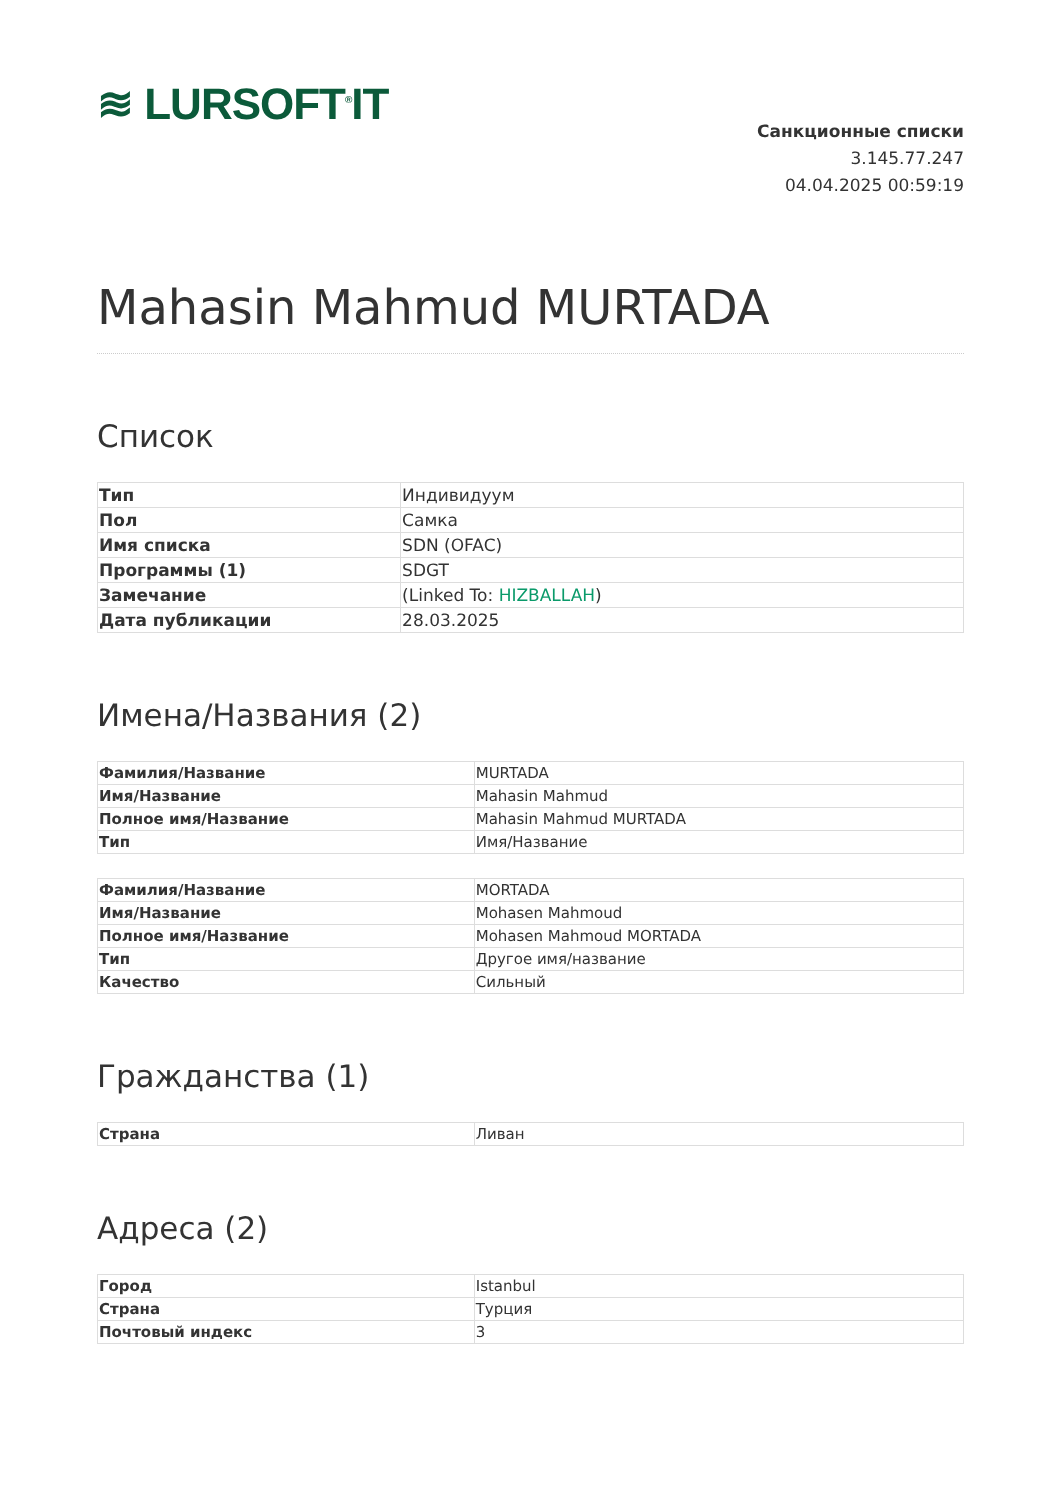≋ LURSOFT<sup>®</sup>IT
Санкционные списки
3.145.77.247
04.04.2025 00:59:19
Mahasin Mahmud MURTADA
Список
| Тип | Индивидуум |
| Пол | Самка |
| Имя списка | SDN (OFAC) |
| Программы (1) | SDGT |
| Замечание | (Linked To: HIZBALLAH ) |
| Дата публикации | 28.03.2025 |
Имена/Названия (2)
| Фамилия/Название | MURTADA |
| Имя/Название | Mahasin Mahmud |
| Полное имя/Название | Mahasin Mahmud MURTADA |
| Тип | Имя/Название |
| Фамилия/Название | MORTADA |
| Имя/Название | Mohasen Mahmoud |
| Полное имя/Название | Mohasen Mahmoud MORTADA |
| Тип | Другое имя/название |
| Качество | Сильный |
Гражданства (1)
| Страна | Ливан |
Адреса (2)
| Город | Istanbul |
| Страна | Турция |
| Почтовый индекс | 3 |